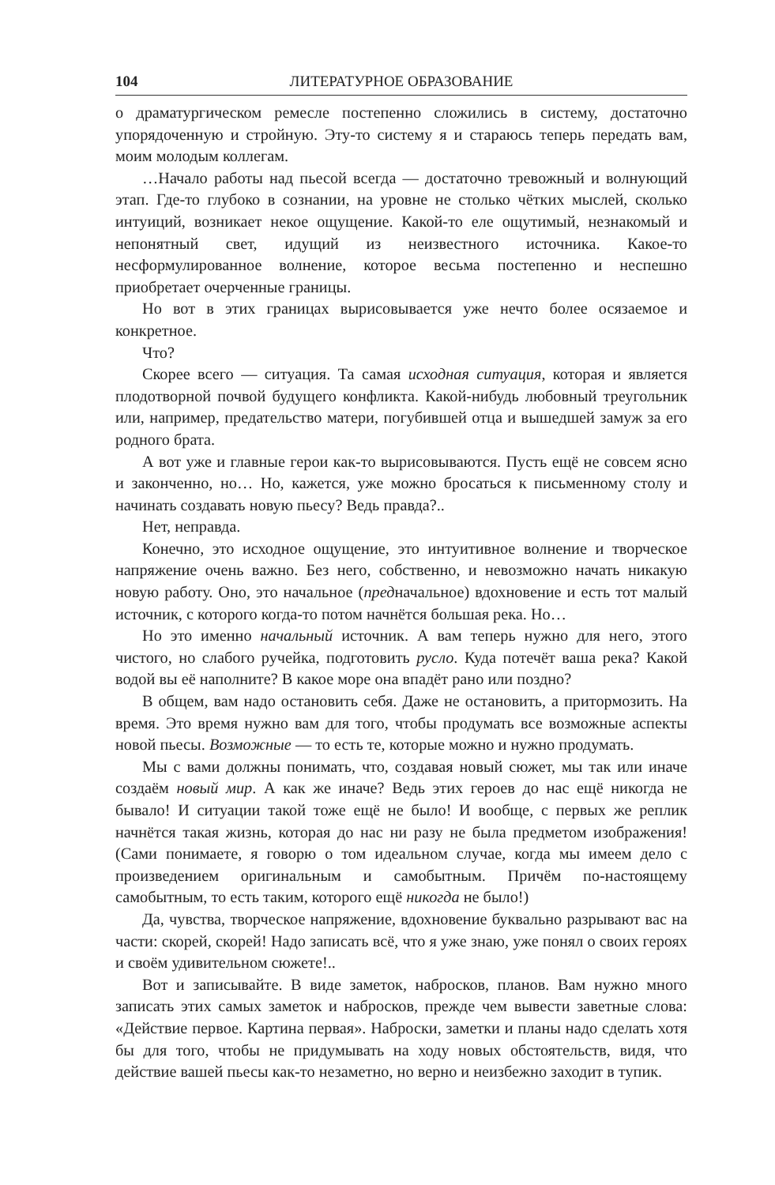104 ЛИТЕРАТУРНОЕ ОБРАЗОВАНИЕ
о драматургическом ремесле постепенно сложились в систему, достаточно упорядоченную и стройную. Эту-то систему я и стараюсь теперь передать вам, моим молодым коллегам.
…Начало работы над пьесой всегда — достаточно тревожный и волнующий этап. Где-то глубоко в сознании, на уровне не столько чётких мыслей, сколько интуиций, возникает некое ощущение. Какой-то еле ощутимый, незнакомый и непонятный свет, идущий из неизвестного источника. Какое-то несформулированное волнение, которое весьма постепенно и неспешно приобретает очерченные границы.
Но вот в этих границах вырисовывается уже нечто более осязаемое и конкретное.
Что?
Скорее всего — ситуация. Та самая исходная ситуация, которая и является плодотворной почвой будущего конфликта. Какой-нибудь любовный треугольник или, например, предательство матери, погубившей отца и вышедшей замуж за его родного брата.
А вот уже и главные герои как-то вырисовываются. Пусть ещё не совсем ясно и законченно, но… Но, кажется, уже можно бросаться к письменному столу и начинать создавать новую пьесу? Ведь правда?..
Нет, неправда.
Конечно, это исходное ощущение, это интуитивное волнение и творческое напряжение очень важно. Без него, собственно, и невозможно начать никакую новую работу. Оно, это начальное (предначальное) вдохновение и есть тот малый источник, с которого когда-то потом начнётся большая река. Но…
Но это именно начальный источник. А вам теперь нужно для него, этого чистого, но слабого ручейка, подготовить русло. Куда потечёт ваша река? Какой водой вы её наполните? В какое море она впадёт рано или поздно?
В общем, вам надо остановить себя. Даже не остановить, а притормозить. На время. Это время нужно вам для того, чтобы продумать все возможные аспекты новой пьесы. Возможные — то есть те, которые можно и нужно продумать.
Мы с вами должны понимать, что, создавая новый сюжет, мы так или иначе создаём новый мир. А как же иначе? Ведь этих героев до нас ещё никогда не бывало! И ситуации такой тоже ещё не было! И вообще, с первых же реплик начнётся такая жизнь, которая до нас ни разу не была предметом изображения! (Сами понимаете, я говорю о том идеальном случае, когда мы имеем дело с произведением оригинальным и самобытным. Причём по-настоящему самобытным, то есть таким, которого ещё никогда не было!)
Да, чувства, творческое напряжение, вдохновение буквально разрывают вас на части: скорей, скорей! Надо записать всё, что я уже знаю, уже понял о своих героях и своём удивительном сюжете!..
Вот и записывайте. В виде заметок, набросков, планов. Вам нужно много записать этих самых заметок и набросков, прежде чем вывести заветные слова: «Действие первое. Картина первая». Наброски, заметки и планы надо сделать хотя бы для того, чтобы не придумывать на ходу новых обстоятельств, видя, что действие вашей пьесы как-то незаметно, но верно и неизбежно заходит в тупик.